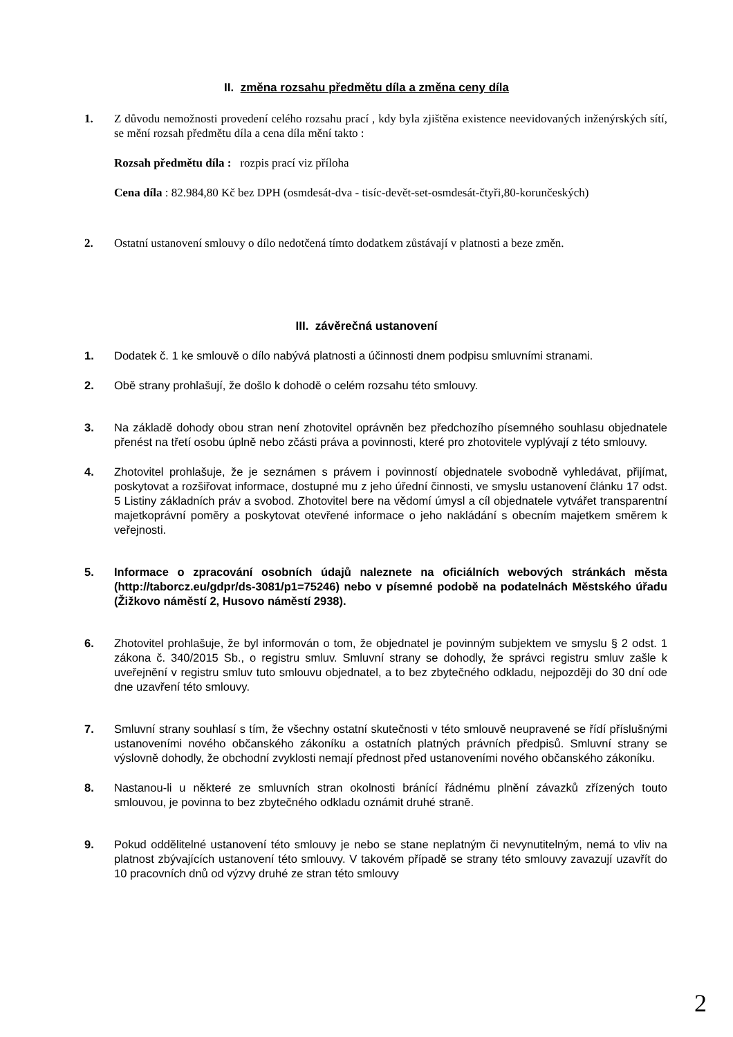II. změna rozsahu předmětu díla a změna ceny díla
1. Z důvodu nemožnosti provedení celého rozsahu prací , kdy byla zjištěna existence neevidovaných inženýrských sítí, se mění rozsah předmětu díla a cena díla mění takto :
Rozsah předmětu díla : rozpis prací viz příloha
Cena díla : 82.984,80 Kč bez DPH (osmdesát-dva - tisíc-devět-set-osmdesát-čtyři,80-korunčeských)
2. Ostatní ustanovení smlouvy o dílo nedotčená tímto dodatkem zůstávají v platnosti a beze změn.
III. závěrečná ustanovení
1. Dodatek č. 1 ke smlouvě o dílo nabývá platnosti a účinnosti dnem podpisu smluvními stranami.
2. Obě strany prohlašují, že došlo k dohodě o celém rozsahu této smlouvy.
3. Na základě dohody obou stran není zhotovitel oprávněn bez předchozího písemného souhlasu objednatele přenést na třetí osobu úplně nebo zčásti práva a povinnosti, které pro zhotovitele vyplývají z této smlouvy.
4. Zhotovitel prohlašuje, že je seznámen s právem i povinností objednatele svobodně vyhledávat, přijímat, poskytovat a rozšiřovat informace, dostupné mu z jeho úřední činnosti, ve smyslu ustanovení článku 17 odst. 5 Listiny základních práv a svobod. Zhotovitel bere na vědomí úmysl a cíl objednatele vytvářet transparentní majetkoprávní poměry a poskytovat otevřené informace o jeho nakládání s obecním majetkem směrem k veřejnosti.
5. Informace o zpracování osobních údajů naleznete na oficiálních webových stránkách města (http://taborcz.eu/gdpr/ds-3081/p1=75246) nebo v písemné podobě na podatelnách Městského úřadu (Žižkovo náměstí 2, Husovo náměstí 2938).
6. Zhotovitel prohlašuje, že byl informován o tom, že objednatel je povinným subjektem ve smyslu § 2 odst. 1 zákona č. 340/2015 Sb., o registru smluv. Smluvní strany se dohodly, že správci registru smluv zašle k uveřejnění v registru smluv tuto smlouvu objednatel, a to bez zbytečného odkladu, nejpozději do 30 dní ode dne uzavření této smlouvy.
7. Smluvní strany souhlasí s tím, že všechny ostatní skutečnosti v této smlouvě neupravené se řídí příslušnými ustanoveními nového občanského zákoníku a ostatních platných právních předpisů. Smluvní strany se výslovně dohodly, že obchodní zvyklosti nemají přednost před ustanoveními nového občanského zákoníku.
8. Nastanou-li u některé ze smluvních stran okolnosti bránící řádnému plnění závazků zřízených touto smlouvou, je povinna to bez zbytečného odkladu oznámit druhé straně.
9. Pokud oddělitelné ustanovení této smlouvy je nebo se stane neplatným či nevynutitelným, nemá to vliv na platnost zbývajících ustanovení této smlouvy. V takovém případě se strany této smlouvy zavazují uzavřít do 10 pracovních dnů od výzvy druhé ze stran této smlouvy
2